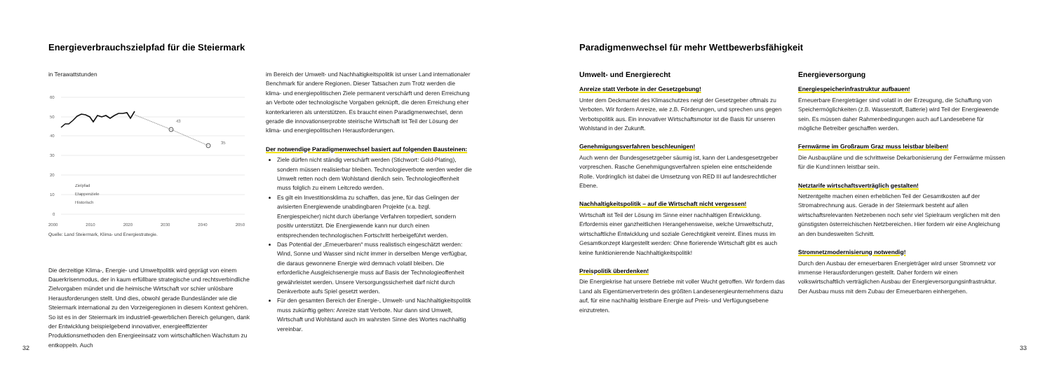Energieverbrauchszielpfad für die Steiermark
in Terawattstunden
60
50
40
30
20
10
0
43
35
Zielpfad
Etappenziele
Historisch
2000 2010 2020 2030 2040 2050
Quelle: Land Steiermark, Klima- und Energiestrategie.
Die derzeitige Klima-, Energie- und Umweltpolitik wird geprägt von einem Dauerkrisenmodus, der in kaum erfüllbare strategische und rechtsverbindliche Zielvorgaben mündet und die heimische Wirtschaft vor schier unlösbare Herausforderungen stellt. Und dies, obwohl gerade Bundesländer wie die Steiermark international zu den Vorzeigeregionen in diesem Kontext gehören. So ist es in der Steiermark im industriell-gewerblichen Bereich gelungen, dank der Entwicklung beispielgebend innovativer, energieeffizienter Produktionsmethoden den Energieeinsatz vom wirtschaftlichen Wachstum zu entkoppeln. Auch
im Bereich der Umwelt- und Nachhaltigkeitspolitik ist unser Land internationaler Benchmark für andere Regionen. Dieser Tatsachen zum Trotz werden die klima- und energiepolitischen Ziele permanent verschärft und deren Erreichung an Verbote oder technologische Vorgaben geknüpft, die deren Erreichung eher konterkarieren als unterstützen. Es braucht einen Paradigmenwechsel, denn gerade die innovationserprobte steirische Wirtschaft ist Teil der Lösung der klima- und energiepolitischen Herausforderungen.
Der notwendige Paradigmenwechsel basiert auf folgenden Bausteinen:
Ziele dürfen nicht ständig verschärft werden (Stichwort: Gold-Plating), sondern müssen realisierbar bleiben. Technologieverbote werden weder die Umwelt retten noch dem Wohlstand dienlich sein. Technologieoffenheit muss folglich zu einem Leitcredo werden.
Es gilt ein Investitionsklima zu schaffen, das jene, für das Gelingen der avisierten Energiewende unabdingbaren Projekte (v.a. bzgl. Energiespeicher) nicht durch überlange Verfahren torpediert, sondern positiv unterstützt. Die Energiewende kann nur durch einen entsprechenden technologischen Fortschritt herbeigeführt werden.
Das Potential der „Erneuerbaren“ muss realistisch eingeschätzt werden: Wind, Sonne und Wasser sind nicht immer in derselben Menge verfügbar, die daraus gewonnene Energie wird demnach volatil bleiben. Die erforderliche Ausgleichsenergie muss auf Basis der Technologieoffenheit gewährleistet werden. Unsere Versorgungssicherheit darf nicht durch Denkverbote aufs Spiel gesetzt werden.
Für den gesamten Bereich der Energie-, Umwelt- und Nachhaltigkeitspolitik muss zukünftig gelten: Anreize statt Verbote. Nur dann sind Umwelt, Wirtschaft und Wohlstand auch im wahrsten Sinne des Wortes nachhaltig vereinbar.
32
Paradigmenwechsel für mehr Wettbewerbsfähigkeit
Umwelt- und Energierecht
Anreize statt Verbote in der Gesetzgebung!
Unter dem Deckmantel des Klimaschutzes neigt der Gesetzgeber oftmals zu Verboten. Wir fordern Anreize, wie z.B. Förderungen, und sprechen uns gegen Verbotspolitik aus. Ein innovativer Wirtschaftsmotor ist die Basis für unseren Wohlstand in der Zukunft.
Genehmigungsverfahren beschleunigen!
Auch wenn der Bundesgesetzgeber säumig ist, kann der Landesgesetzgeber vorpreschen. Rasche Genehmigungsverfahren spielen eine entscheidende Rolle. Vordringlich ist dabei die Umsetzung von RED III auf landesrechtlicher Ebene.
Nachhaltigkeitspolitik – auf die Wirtschaft nicht vergessen!
Wirtschaft ist Teil der Lösung im Sinne einer nachhaltigen Entwicklung. Erfordernis einer ganzheitlichen Herangehensweise, welche Umweltschutz, wirtschaftliche Entwicklung und soziale Gerechtigkeit vereint. Eines muss im Gesamtkonzept klargestellt werden: Ohne florierende Wirtschaft gibt es auch keine funktionierende Nachhaltigkeitspolitik!
Preispolitik überdenken!
Die Energiekrise hat unsere Betriebe mit voller Wucht getroffen. Wir fordern das Land als Eigentümervertreterin des größten Landesenergieunternehmens dazu auf, für eine nachhaltig leistbare Energie auf Preis- und Verfügungsebene einzutreten.
Energieversorgung
Energiespeicherinfrastruktur aufbauen!
Erneuerbare Energieträger sind volatil in der Erzeugung, die Schaffung von Speichermöglichkeiten (z.B. Wasserstoff, Batterie) wird Teil der Energiewende sein. Es müssen daher Rahmenbedingungen auch auf Landesebene für mögliche Betreiber geschaffen werden.
Fernwärme im Großraum Graz muss leistbar bleiben!
Die Ausbaupläne und die schrittweise Dekarbonisierung der Fernwärme müssen für die Kund:innen leistbar sein.
Netztarife wirtschaftsverträglich gestalten!
Netzentgelte machen einen erheblichen Teil der Gesamtkosten auf der Stromabrechnung aus. Gerade in der Steiermark besteht auf allen wirtschaftsrelevanten Netzebenen noch sehr viel Spielraum verglichen mit den günstigsten österreichischen Netzbereichen. Hier fordern wir eine Angleichung an den bundesweiten Schnitt.
Stromnetzmodernisierung notwendig!
Durch den Ausbau der erneuerbaren Energieträger wird unser Stromnetz vor immense Herausforderungen gestellt. Daher fordern wir einen volkswirtschaftlich verträglichen Ausbau der Energieversorgungsinfrastruktur. Der Ausbau muss mit dem Zubau der Erneuerbaren einhergehen.
33